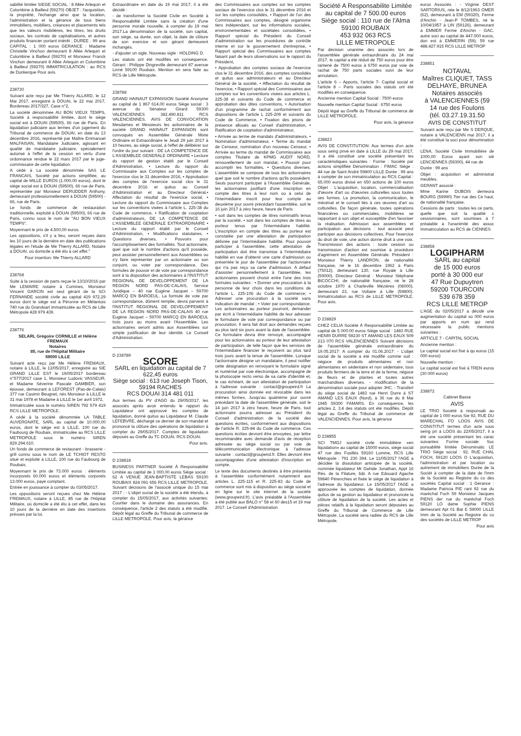sabilité limitée SIEGE SOCIAL : 8 Allée Arlequin et Colombine à Bailleul (59270) OBJET : l'acquisition, la propriété, l'échange ainsi que la location, l'administration et la gérance de tous biens immobiliers, mobiliers, créances et placements tels que les valeurs mobilières, les titres, les droits sociaux, les contrats de capitalisations, et autres produits financier portant intérêt ; DUREE : 99 ans CAPITAL : 1 000 euros GERANCE : Madame Christelle Vinchon demeurant 8 Allée Arlequin et Colombine à Bailleul (59270) et Monsieur Franck Vinchon demeurant 8 Allée Arlequin et Colombine à Bailleul (59270) IMMATRICULATION : au RCS de Dunkerque Pour avis.
238730
Suivant acte reçu par Me Thierry ALLARD, le 12 Mai 2017, enregistré à DOUAI, le 22 mai 2017, Bordereau 2017/327, Case n°2,
La société dénommée AU BON VIEUX TEMPS, Société à responsabilité limitée, dont le siège social est à DOUAI (59500), 66 rue de Paris. En liquidation judiciaire aux termes d'un jugement du Tribunal de commerce de DOUAI, en date du 13 décembre 2016, représenté par Maître Emmanuel MALFAISAN, Mandataire Judiciaire, agissant en qualité de mandataire judiciaire, spécialement autorisé à l'effet de la cession en vertu d'une ordonnance rendue le 22 mars 2017 par le juge-commissaire de cette liquidation.
A cédé à La société dénommée SAS LE FRANCAIS, Société par actions simplifiée, au capital de MILLE EUROS (1.000,00 euros), dont le siège social est à DOUAI (59500), 66 rue de Paris, représentée par Monsieur DERUDDER Anthony, demeurant professionnellement à DOUAI (59500) - 66, rue de Paris.
Le fonds de commerce de restauration traditionnelle, exploité à DOUAI (59500), 66 rue de Paris, connu sous le nom de "AU BON VIEUX TEMPS".
Moyennant le prix de 4.500,00 euros.
Les oppositions, s'il y a lieu, seront reçues dans les 10 jours de la dernière en date des publications légales en l'étude de Me Thierry ALLARD, Notaire à DOUAI, où domicile a été élu à cet effet."
Pour insertion- Me Thierry ALLARD
238768
Suite à la cession de parts reçue le 13/10/2016 par Me LEMAIRE notaire à Comines, Monsieur Vincent GARCIN est seul gérant de la SCI FERNANDE société civile au capital 419 972,29 euros dont le siège est à Péronne en Mélantois 740 rue du Grandsart immatriculée au RCS de Lille Métropole 428 979 439.
238776
SELARL Grégoire CORNILLE et Hélène FREMAUX
Notaires
85, rue de l'Hôpital Militaire
59000 LILLE
Suivant acte reçu par Me Hélène FREMAUX, notaire à LILLE, le 12/05/2017, enregistré au SIE GRAND LILLE EST le 19/05/2017 bordereau n°577/2017 case 1, Monsieur Ludovic VASSEUR, et Madame Séverine Pascale GAMBIER, son épouse, demeurant à LEFOREST (Pas-de-Calais) 377 rue Casimir Beugnet, nés Monsieur à LILLE le 31 mai 1978 et Madame à LILLE le 1er avril 1972,
Immatriculée sous le numéro SIREN 792 579 419 RCS LILLE METROPOLE.
A cédé à la société dénommée LA TABLE AUVERGNATE, SARL au capital de 10.000,00 euros, dont le siège est à LILLE, 100 rue du Faubourg de Roubaix, immatriculée au RCS LILLE METROPOLE sous le numéro SIREN 829.294.610.
Un fonds de commerce de restaurant - brasserie - grill connu sous le nom de LE TCHIOT RESTO situé et exploité à LILLE, 100 rue du Faubourg de Roubaix,
Moyennant le prix de 73.000 euros : éléments incorporels 60.000 euros et éléments corporels 13.000 euros, payé comptant.
Entrée en jouissance à compter du 03/05/2017.
Les oppositions seront reçues chez Me Hélène FREMAUX, notaire à LILLE, 85 rue de l'Hôpital Militaire, où domicile a été élu à cet effet, dans les 10 jours de la dernière en date des insertions prévues par la loi.
Extraordinaire en date du 19 mai 2017, il a été décidé :
- de transformer la Société Civile en Société à Responsabilité Limitée sans la création d'une personne morale nouvelle, à compter du 19 mai 2017.La dénomination de la société, son capital, son siège, sa durée, son objet, la date de clôture de son exercice et son gérant demeurent inchangés.
- d'ajouter un sigle. Nouveau sigle : HOLDING D.
Les statuts ont été modifiés en conséquence. Gérant : Philippe Dingreville demeurant 87 avenue Linné 59100 Roubaix. Mention en sera faite au RCS de Lille Métropole.
238788
GRAND HAINAUT EXPANSION Société Anonyme au capital de 1 867 614,00 euros Siège social : 3 avenue du Sénateur Girard 59300 VALENCIENNES 382.490.811 RCS VALENCIENNES. AVIS DE CONVOCATION Mesdames et Messieurs les actionnaires de la société GRAND HAINAUT EXPANSION sont convoqués en Assemblée Générale Mixte Ordinaire et Extraordinaire le Jeudi 29 juin 2017 à 10 heures, au siège social, à l'effet de délibérer sur l'ordre du jour suivant : DE LA COMPETENCE DE L'ASSEMBLEE GENERALE ORDINAIRE • Lecture du rapport de gestion établi par le Conseil d'Administration, • Lecture du rapport du Commissaire aux Comptes sur les comptes de l'exercice clos le 31 décembre 2016, • Approbation des comptes de l'exercice social clos le 31 décembre 2016 et quitus au Conseil d'Administration et au Directeur Général,• Affectation du résultat de l'exercice social, • Lecture du rapport du Commissaire aux Comptes sur les conventions visées à l'article L. 225-38 du Code de commerce, • Ratification de cooptation d'administrateurs, DE LA COMPETENCE DE L'ASSEMBLEE GENERALE EXTRAORDINAIRE • Lecture du rapport établi par le Conseil d'Administration, • Modifications statutaires, • Questions diverses, • Pouvoirs pour l'accomplissement des formalités. Tout actionnaire, quel que soit le nombre d'actions qu'il possède, peut assister personnellement aux Assemblées ou s'y faire représenter par un actionnaire ou son conjoint, ou voter par correspondance. Des formules de pouvoir et de vote par correspondance sont à la disposition des actionnaires à l'INSTITUT REGIONAL DE DEVELOPPEMENT DE LA REGION NORD PAS-DE-CALAIS, Service Juridique – 40 rue Eugène Jacquet – 59700 MARCQ EN BAROEUL. La formule de vote par correspondance, dûment remplie, devra parvenir à l'INSTITUT REGIONAL DE DEVELOPPEMENT DE LA REGION NORD PAS-DE-CALAIS 40 rue Eugène Jacquet – 59700 MARCQ EN BAROEUL trois jours au moins avant l'Assemblée. Les actionnaires seront admis aux Assemblées sur simple justification de leur identité. Le Conseil d'Administration.
D 238789
SCORE
SARL en liquidation au capital de 7 622,45 euros
Siège social : 613 rue Joseph Tison, 59194 RACHES
RCS DOUAI 314 481 011
Aux termes du PV d'AGO du 29/05/2017, les associés après avoir entendu le rapport du Liquidateur ont approuvé les comptes de liquidation, donné quitus au Liquidateur M. Claude LEFEBVRE, déchargé ce dernier de son mandat et prononcé la clôture des opérations de liquidation à compter du 29/05/2017. Comptes de liquidation déposés au Greffe du TC DOUAI. RCS DOUAI.
Pour avis.
D 238818
BUSINESS PARTNER Société À Responsabilité Limitée au capital de 1 000.00 euros Siège social : 62 A VENUE JEAN-BAPTISTE LEBAS 59100 ROUBAIX 824 091 656 RCS LILLE METROPOLE. Suivant décisions de l'associé unique du 15 mai 2017 : - L'objet social de la société a été étendu, à compter du 15/05/2017, aux activités suivantes: Courtier dans le domaine des assurances. En conséquence, l'article 2 des statuts a été modifié. Dépôt légal au Greffe du Tribunal de commerce de LILLE METROPOLE. Pour avis, la gérance
des Commissaires aux comptes sur les comptes sociaux de l'exercice clos le 31 décembre 2016 et sur les comptes consolidés, • Rapport de l'un des Commissaires aux comptes, désigné organisme tiers indépendant, sur les informations sociales, environnementales et sociétales consolidées, • Rapport spécial du Président du Conseil d'administration sur les procédures de contrôle interne et sur le gouvernement d'entreprise, • Rapport spécial des Commissaires aux comptes faisant part de leurs observations sur le rapport du Président,
• Approbation des comptes sociaux de l'exercice clos le 31 décembre 2016, des comptes consolidés et quitus aux administrateurs et au Directeur Général de la société, • Affectation du résultat de l'exercice, • Rapport spécial des Commissaires aux comptes sur les conventions visées aux articles L. 225-38 et suivants du Code de commerce et approbation des dites conventions, • Autorisation d'un programme de rachat conformément aux dispositions de l'article L 225-209 et suivants du Code de Commerce, • Fixation des jetons de présence alloués au Conseil d'administration, • Ratification de cooptation d'administrateur,
• Arrivée au terme de mandats d'administrateurs, • Nomination d'administrateur, • Terme du mandat de Censeur, nomination d'un nouveau Censeur, • Arrivée au terme du mandat de Commissaires aux comptes Titulaire de KPMG AUDIT NORD, renouvellement de son mandat, • Pouvoir pour accomplir les formalités, • Questions diverses. L'assemblée se compose de tous les actionnaires quel que soit le nombre d'actions qu'ils possèdent. Seuls pourront participer à l'Assemblée Générale, les actionnaires justifiant d'une inscription en compte des titres à leur nom ou à celui de l'intermédiaire inscrit pour leur compte au deuxième jour ouvré précédant l'assemblée, soit le 16 juin 2017 à zéro heure, heure de Paris :
• soit dans les comptes de titres nominatifs tenus par la société, • soit dans les comptes de titres au porteur tenus par l'intermédiaire habilité. L'inscription en compte des titres au porteur est constatée par une attestation de participation délivrée par l'intermédiaire habilité. Pour pouvoir participer à l'assemblée, cette attestation de participation doit être transmise à l'intermédiaire habilité en vue d'obtenir une carte d'admission ou présentée le jour de l'assemblée par l'actionnaire qui n'a pas reçu sa carte d'admission. A défaut d'assister personnellement à l'assemblée, les actionnaires peuvent choisir entre l'une des trois formules suivantes : • Donner une procuration à la personne de leur choix dans les conditions de l'article L. 225-106 du Code de commerce; • Adresser une procuration à la société sans indication de mandat ; • Voter par correspondance. Les actionnaires au porteur pourront, demander par écrit à l'intermédiaire habilité de leur adresser le formulaire de vote par correspondance ou par procuration. Il sera fait droit aux demandes reçues au plus tard six jours avant la date de l'assemblée. Ce formulaire devra être renvoyé, accompagné pour les actionnaires au porteur de leur attestation de participation, de telle façon que les services de l'intermédiaire financier le reçoivent au plus tard trois jours avant la tenue de l'assemblée. Lorsque l'actionnaire désigne un mandataire, il peut notifier cette désignation en renvoyant le formulaire signé et numérisé par voie électronique, accompagné de la photocopie recto verso de sa carte d'identité et, le cas échéant, de son attestation de participation à l'adresse suivante : contact@groupeird.fr La procuration ainsi donnée est révocable dans les mêmes formes. Jusqu'au quatrième jour ouvré précédant la date de l'assemblée générale, soit le 14 juin 2017 à zéro heure, heure de Paris, tout actionnaire pourra adresser au Président du Conseil d'administration de la société des questions écrites, conformément aux dispositions de l'article R. 225-84 du Code de commerce. Ces questions écrites devront être envoyées, par lettre recommandée avec demande d'avis de réception adressée au siège social ou par voie de télécommunication électronique à l'adresse suivante : contact@groupeird.fr. Elles devront être accompagnées d'une attestation d'inscription en compte.
Le texte des documents destinés à être présentés à l'assemblée conformément notamment aux articles L. 225-115 et R. 225-83 du Code de commerce sont mis à disposition au siège social et en ligne sur le site internet de la société (www.groupeird.fr). L'avis préalable à l'Assemblée a été publié aux BALO n° 58 et 60 des15 et 19 mai 2017. Le Conseil d'Administration
Société A Responsabilite Limitée au capital de 7 500.00 euros
Siège social : 110 rue de l'Alma
59100 ROUBAIX
453 932 063 RCS
LILLE METROPOLE
Par décision unanime des associés lors de l'assemblée générale extraordinaire du 24 mai 2017, le capital a été réduit de 750 euros pour être ramené de 7500 euros à 6750 euros par voie de rachat de 750 parts sociales suivi de leur annulation.
L'article 6 – Apports, l'article 7- Capital social et l'article 8 – Parts sociales des statuts ont été modifiés en conséquence.
Ancienne mention Capital Social : 7500 euros
Nouvelle mention Capital Social : 6750 euros
Dépôt légal au Greffe du Tribunal de commerce de LILLE METROPOLE.
Pour avis, la gérance
238823
AVIS DE CONSTITUTION: Aux termes d'un acte sous seing privé en date à LILLE du 29 mai 2017, il a été constitué une société présentant les caractéristiques suivantes : Forme : Société par actions simplifiée Dénomination : FIMAC Siège : 44 rue de Saint André 59800 LILLE Durée : 99 ans à compter de son immatriculation au RCS Capital : 65.000 euros divisé en 650 actions de 100 euros Objet : L'acquisition, location, commercialisation d'œuvre d'art ou d'œuvres culturelles sous toutes ses formes. La promotion, la communication, le mécénat et le conseil liés à ces œuvres d'art ou culturelles. De façon générale, toutes opérations financières ou commerciales, mobilières se rapportant à son objet et susceptible d'en favoriser la réalisation. Admission aux assemblées et participation aux décisions : tout associé peut participer aux décisions collectives. Pour l'exercice du droit de vote, une action donne droit à une voix. Transmission des actions : toute cession ou transmission d'action est soumise à procédure d'agrément en Assemblée Générale. Président : Monsieur Thierry LANDRON, de nationalité française, né le 16 décembre 1962 à Paris (75012), demeurant 130, rue Royale à Lille (59000). Directeur Général : Monsieur Stéphane BICOCCHI, de nationalité française, né le 28 octobre 1970 à Charleville Mézières (08000), demeurant 23, rue Voltaire à Lille (59800). Immatriculation au RCS de LILLE METROPOLE. Pour avis.
D 238829
CHEZ CELIA Société À Responsabilité Limitée au capital de 5 000.00 euros Siège social : 1483 RUE HENRI DURRE 59230 ST AMAND LES EAUX 509 213 070 RCS VALENCIENNES Suivant décisions de l'assemblée générale extraordinaire du 19.05.2017: A compter du 01.06.2017: - L'objet social de la société a été modifié comme suit : négoce de produits alimentaires et non alimentaires en sédentaire et non sédentaire, tous produits fermiers de la terre et de la ferme, négoce de fleurs et de plantes et toutes autres marchandises diverses. - modification de la dénomination sociale pour adopter JHC. - Transfert du siège social de 1483 rue Henri Durre à ST AMAND LES EAUX (Nord), à 36 rue du 8 Mai 1945 59300 FAMARS. En conséquence, les articles 2, 3,4 des statuts ont été modifiés. Dépôt légal au Greffe du Tribunal de commerce de VALENCIENNES. Pour avis, la gérance
D 238855
SCI TMGJ société civile immobilière «en liquidation» au capital de 15000 euros, siège social 47 rue des Fusillés 59160 Lomme, RCS Lille Métropole : 791 230 394. Le 11/05/2017 l'AGE a décidée la dissolution anticipée de la société, nommée liquidateur Mr Gahide Jonathan, Appt 16 Rés. de la Filature, bât. A rue Edouard Agache 59840 Pérenchies et fixée le siège de liquidation à l'adresse du liquidateur. Le 15/05/2017 l'AGE a approuvée les comptes de liquidation, donnée quitus de sa gestion au liquidateur et prononcée la clôture de liquidation de la société. Les actes et pièces relatifs à la liquidation seront déposées au Greffe du Tribunal de Commerce de Lille Métropole. La société sera radiée du RCS de Lille Métropole.
euros Associés : - Virginie DEST SARTORIUS, née le 8/12/1963 OMER (62), demeurant à EM (59320), Ferme d'Anchin - Jean-P TOMBES, né le 10/04/1957 à LIN (59126), demeurant à EMMER Ferme d'Anchin - GAC, autre soci au capital de 447.000 euros, don est à EMMERIN (59), 59 rue 488.427.915 RCS LILLE METROP
238851
NOTAVAL
Maîtres CLIQUET, TASS DELHAYE, BRUNEA
Notaires associés
à VALENCIENNES (59
14 rue des Foulons
(tél. 03.27.19.31.50
AVIS DE CONSTITUT
Suivant acte reçu par Me S DERQUE, notaire à VALENCIENN mai 2017, il a été constitué la soci pour dénomination :
LENA, Société Civile Immobilière de 1000,00 Euros ayant son siè LENCIENNES (59300), 44 rue de
Durée : 99 ans
Objet : acquisition et administrat meubles.
GERANT associé :
Mme Karine DUBOIS demeura BOURG (59990) 7ter rue des Ce haut, de nationalité française.
Cessions de parts : toutes les ce parts, quelle que soit la qualité c cessionnaires, sont soumises à l' préalable à l'unanimité des assoc Immatriculation au RCS de CIENNES
238858
LOGIPHARM
SARL au capital
de 15 000 euros
porté à 30 000 eur
47 Rue Dupuytren
59200 TOURCOIN
539 678 359
RCS LILLE METROP
L'AGE du 02/05/2017 a décidé une augmentation du capital so 000 euros par apports en num qui rend nécessaire la public mentions suivantes :
ARTICLE 7 - CAPITAL SOCIAL
Ancienne mention :
Le capital social est fixé à qu euros (15 000 euros)
Nouvelle mention :
Le capital social est fixé à TREN euros (30 000 euros)
238872
Cabinet Basse
AVIS
LE TRIO Société à responsab au capital de 1 000 euros Sie 92, RUE DU MARECHAL FO LOOS AVIS DE CONSTITUT termes d'un acte sous seing pri à LOOS du 22/05/2017, il a été une société présentant les carac suivantes: Forme sociale: Soc ponsabilité limitée Dénominatic LE TRIO Siège social : 92, RUE CHAL FOCH, 59120 LOOS O L'acquisition, l'administration et par location ou autrement de immobiliers Durée de la Sociét à compter de la date de l'imm de la Société au Registre du co des sociétés Capital social : 1 Gérance : Madame Patricia PIE rant 92 rue du maréchal Foch 59 Monsieur Jacques PIENS der rue du maréchal Foch 59120 LO dame Sophie PIENS demeurant Apt 01 Bat E 59000 LILLE Imm de la Société au Registre du co des sociétés de LILLE METROP
Pour avis